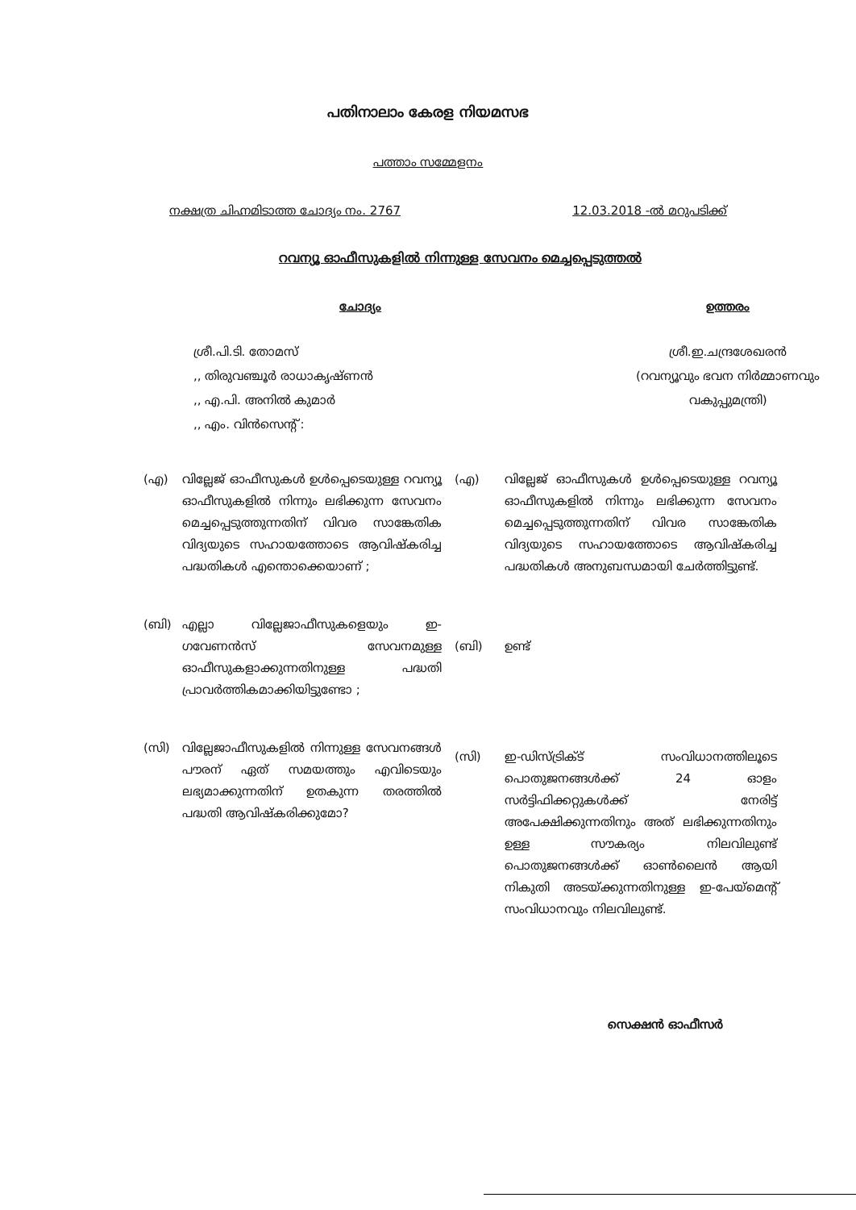പതിനാലാം കേരള നിയമസഭ
പത്താം സമ്മേളനം
നക്ഷത്ര ചിഹ്നമിടാത്ത ചോദ്യം നം. 2767 12.03.2018 -ൽ മറുപടിക്ക്
റവന്യൂ ഓഫീസുകളിൽ നിന്നുള്ള സേവനം മെച്ചപ്പെടുത്തൽ
ചോദ്യം
ശ്രീ.പി.ടി. തോമസ്
,, തിരുവഞ്ചൂർ രാധാകൃഷ്ണൻ
,, എ.പി. അനിൽ കുമാർ
,, എം. വിൻസെന്റ് :
ഉത്തരം
ശ്രീ.ഇ.ചന്ദ്രശേഖരൻ
(റവന്യൂവും ഭവന നിർമ്മാണവും വകുപ്പുമന്ത്രി)
(എ) വില്ലേജ് ഓഫീസുകൾ ഉൾപ്പെടെയുള്ള റവന്യൂ ഓഫീസുകളിൽ നിന്നും ലഭിക്കുന്ന സേവനം മെച്ചപ്പെടുത്തുന്നതിന് വിവര സാങ്കേതിക വിദ്യയുടെ സഹായത്തോടെ ആവിഷ്കരിച്ച പദ്ധതികൾ എന്തൊക്കെയാണ് ;
(ബി) എല്ലാ വില്ലേജാഫീസുകളെയും ഇ-ഗവേണൻസ് സേവനമുള്ള ഓഫീസുകളാക്കുന്നതിനുള്ള പദ്ധതി പ്രാവർത്തികമാക്കിയിട്ടുണ്ടോ ;
(സി) വില്ലേജാഫീസുകളിൽ നിന്നുള്ള സേവനങ്ങൾ പൗരന് ഏത് സമയത്തും എവിടെയും ലഭ്യമാക്കുന്നതിന് ഉതകുന്ന തരത്തിൽ പദ്ധതി ആവിഷ്കരിക്കുമോ?
(എ) വില്ലേജ് ഓഫീസുകൾ ഉൾപ്പെടെയുള്ള റവന്യൂ ഓഫീസുകളിൽ നിന്നും ലഭിക്കുന്ന സേവനം മെച്ചപ്പെടുത്തുന്നതിന് വിവര സാങ്കേതിക വിദ്യയുടെ സഹായത്തോടെ ആവിഷ്കരിച്ച പദ്ധതികൾ അനുബന്ധമായി ചേർത്തിട്ടുണ്ട്.
(ബി) ഉണ്ട്
(സി) ഇ-ഡിസ്ട്രിക്ട് സംവിധാനത്തിലൂടെ പൊതുജനങ്ങൾക്ക് 24 ഓളം സർട്ടിഫിക്കറ്റുകൾക്ക് നേരിട്ട് അപേക്ഷിക്കുന്നതിനും അത് ലഭിക്കുന്നതിനും ഉള്ള സൗകര്യം നിലവിലുണ്ട് പൊതുജനങ്ങൾക്ക് ഓൺലൈൻ ആയി നികുതി അടയ്ക്കുന്നതിനുള്ള ഇ-പേയ്മെന്റ് സംവിധാനവും നിലവിലുണ്ട്.
സെക്ഷൻ ഓഫീസർ